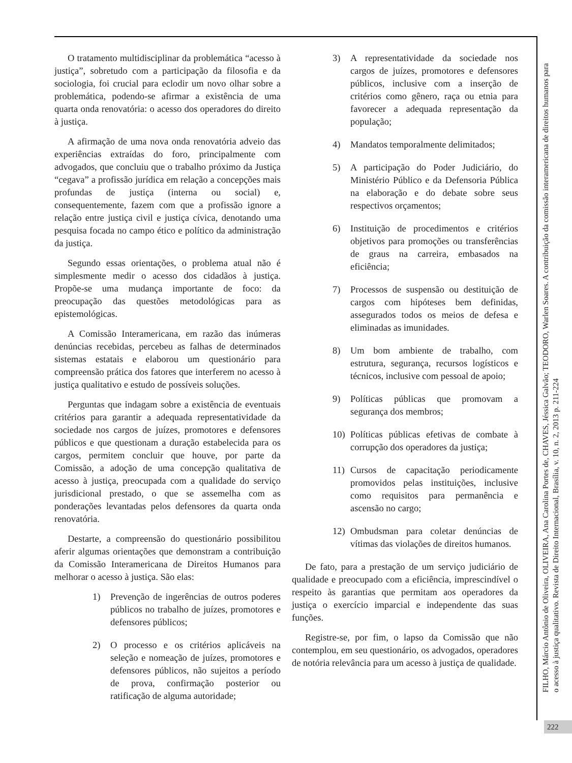O tratamento multidisciplinar da problemática “acesso à justiça”, sobretudo com a participação da filosofia e da sociologia, foi crucial para eclodir um novo olhar sobre a problemática, podendo-se afirmar a existência de uma quarta onda renovatória: o acesso dos operadores do direito à justiça.
A afirmação de uma nova onda renovatória adveio das experiências extraídas do foro, principalmente com advogados, que concluiu que o trabalho próximo da Justiça “cegava” a profissão jurídica em relação a concepções mais profundas de justiça (interna ou social) e, consequentemente, fazem com que a profissão ignore a relação entre justiça civil e justiça cívica, denotando uma pesquisa focada no campo ético e político da administração da justiça.
Segundo essas orientações, o problema atual não é simplesmente medir o acesso dos cidadãos à justiça. Propõe-se uma mudança importante de foco: da preocupação das questões metodológicas para as epistemológicas.
A Comissão Interamericana, em razão das inúmeras denúncias recebidas, percebeu as falhas de determinados sistemas estatais e elaborou um questionário para compreensão prática dos fatores que interferem no acesso à justiça qualitativo e estudo de possíveis soluções.
Perguntas que indagam sobre a existência de eventuais critérios para garantir a adequada representatividade da sociedade nos cargos de juízes, promotores e defensores públicos e que questionam a duração estabelecida para os cargos, permitem concluir que houve, por parte da Comissão, a adoção de uma concepção qualitativa de acesso à justiça, preocupada com a qualidade do serviço jurisdicional prestado, o que se assemelha com as ponderações levantadas pelos defensores da quarta onda renovatória.
Destarte, a compreensão do questionário possibilitou aferir algumas orientações que demonstram a contribuição da Comissão Interamericana de Direitos Humanos para melhorar o acesso à justiça. São elas:
1) Prevenção de ingerências de outros poderes públicos no trabalho de juízes, promotores e defensores públicos;
2) O processo e os critérios aplicáveis na seleção e nomeação de juízes, promotores e defensores públicos, não sujeitos a período de prova, confirmação posterior ou ratificação de alguma autoridade;
3) A representatividade da sociedade nos cargos de juízes, promotores e defensores públicos, inclusive com a inserção de critérios como gênero, raça ou etnia para favorecer a adequada representação da população;
4) Mandatos temporalmente delimitados;
5) A participação do Poder Judiciário, do Ministério Público e da Defensoria Pública na elaboração e do debate sobre seus respectivos orçamentos;
6) Instituição de procedimentos e critérios objetivos para promoções ou transferências de graus na carreira, embasados na eficiência;
7) Processos de suspensão ou destituição de cargos com hipóteses bem definidas, assegurados todos os meios de defesa e eliminadas as imunidades.
8) Um bom ambiente de trabalho, com estrutura, segurança, recursos logísticos e técnicos, inclusive com pessoal de apoio;
9) Políticas públicas que promovam a segurança dos membros;
10) Políticas públicas efetivas de combate à corrupção dos operadores da justiça;
11) Cursos de capacitação periodicamente promovidos pelas instituições, inclusive como requisitos para permanência e ascensão no cargo;
12) Ombudsman para coletar denúncias de vítimas das violações de direitos humanos.
De fato, para a prestação de um serviço judiciário de qualidade e preocupado com a eficiência, imprescindível o respeito às garantias que permitam aos operadores da justiça o exercício imparcial e independente das suas funções.
Registre-se, por fim, o lapso da Comissão que não contemplou, em seu questionário, os advogados, operadores de notória relevância para um acesso à justiça de qualidade.
FILHO, Márcio Antônio de Oliveira, OLIVEIRA, Ana Carolina Portes de, CHAVES, Jéssica Galvão; TEODORO, Warlen Soares. A contribuição da comissão interamericana de direitos humanos para
o acesso à justiça qualitativo. Revista de Direito Internacional, Brasília, v. 10, n. 2, 2013 p. 211-224
222